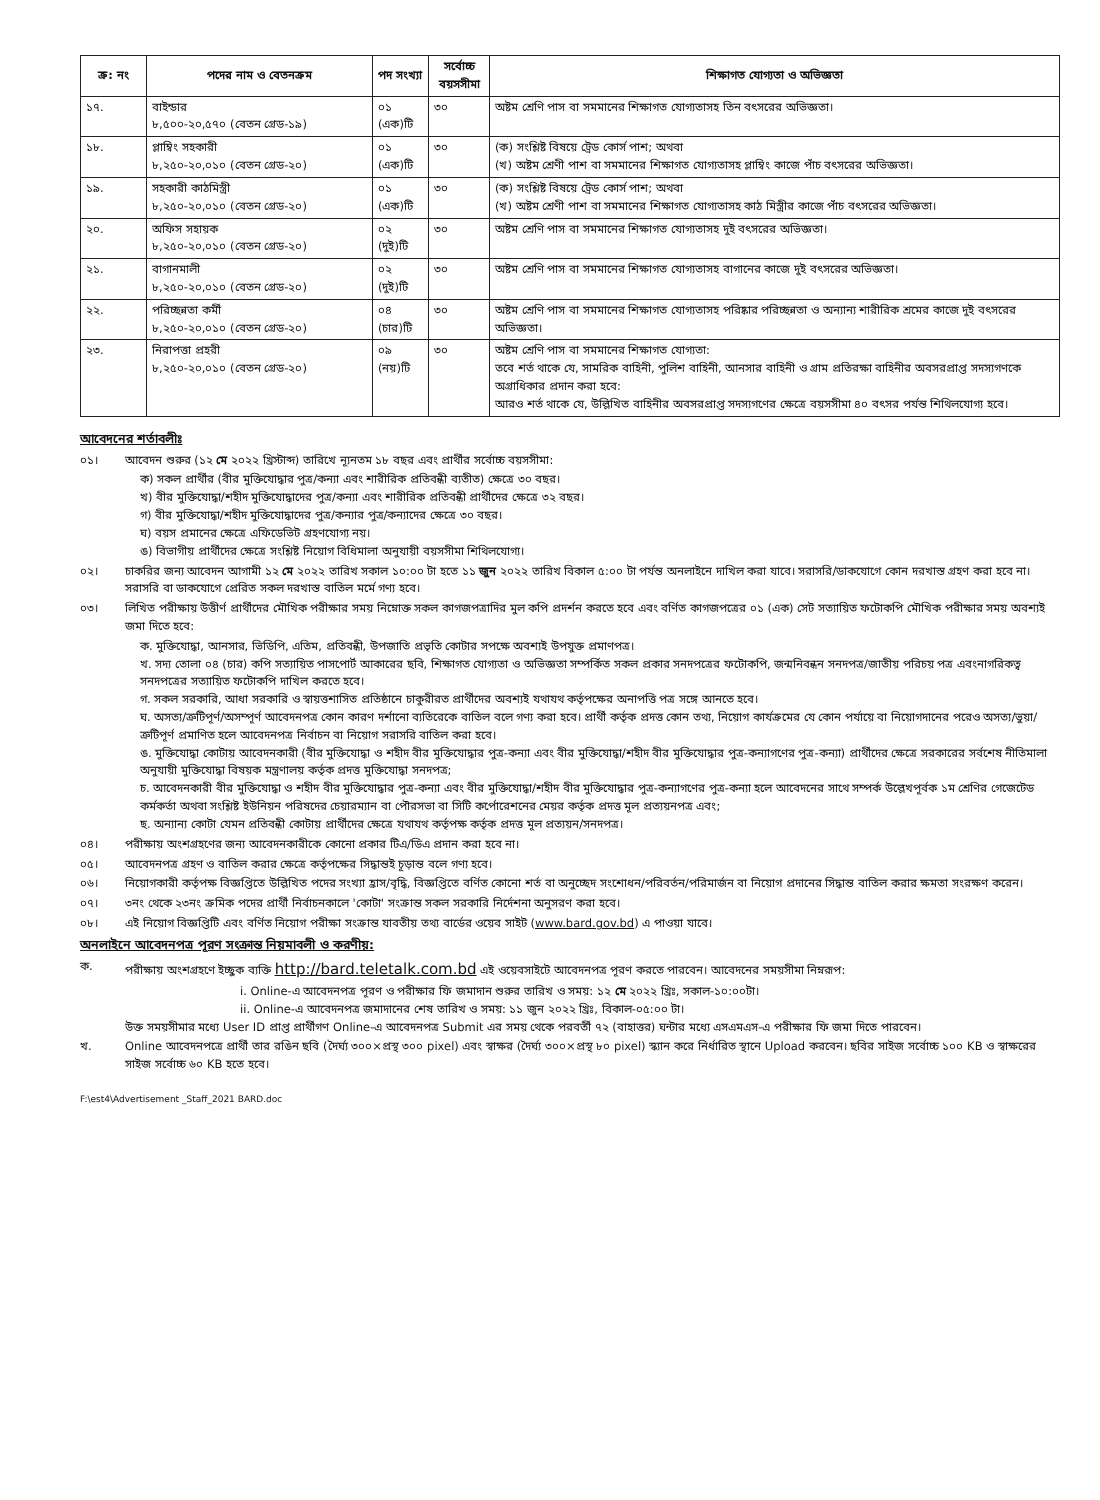| ক্র: নং | পদের নাম ও বেতনক্রম | পদ সংখ্যা | সর্বোচ্চ বয়সসীমা | শিক্ষাগত যোগ্যতা ও অভিজ্ঞতা |
| --- | --- | --- | --- | --- |
| ১৭. | বাইন্ডার ৮,৫০০-২০,৫৭০ (বেতন গ্রেড-১৯) | ০১ (এক)টি | ৩০ | অষ্টম শ্রেণি পাস বা সমমানের শিক্ষাগত যোগ্যতাসহ তিন বৎসরের অভিজ্ঞতা। |
| ১৮. | প্লাম্বিং সহকারী ৮,২৫০-২০,০১০ (বেতন গ্রেড-২০) | ০১ (এক)টি | ৩০ | (ক) সংশ্লিষ্ট বিষয়ে ট্রেড কোর্স পাশ; অথবা (খ) অষ্টম শ্রেণী পাশ বা সমমানের শিক্ষাগত যোগ্যতাসহ প্লাম্বিং কাজে পাঁচ বৎসরের অভিজ্ঞতা। |
| ১৯. | সহকারী কাঠমিস্ত্রী ৮,২৫০-২০,০১০ (বেতন গ্রেড-২০) | ০১ (এক)টি | ৩০ | (ক) সংশ্লিষ্ট বিষয়ে ট্রেড কোর্স পাশ; অথবা (খ) অষ্টম শ্রেণী পাশ বা সমমানের শিক্ষাগত যোগ্যতাসহ কাঠ মিস্ত্রীর কাজে পাঁচ বৎসরের অভিজ্ঞতা। |
| ২০. | অফিস সহায়ক ৮,২৫০-২০,০১০ (বেতন গ্রেড-২০) | ০২ (দুই)টি | ৩০ | অষ্টম শ্রেণি পাস বা সমমানের শিক্ষাগত যোগ্যতাসহ দুই বৎসরের অভিজ্ঞতা। |
| ২১. | বাগানমালী ৮,২৫০-২০,০১০ (বেতন গ্রেড-২০) | ০২ (দুই)টি | ৩০ | অষ্টম শ্রেণি পাস বা সমমানের শিক্ষাগত যোগ্যতাসহ বাগানের কাজে দুই বৎসরের অভিজ্ঞতা। |
| ২২. | পরিচ্ছন্নতা কর্মী ৮,২৫০-২০,০১০ (বেতন গ্রেড-২০) | ০৪ (চার)টি | ৩০ | অষ্টম শ্রেণি পাস বা সমমানের শিক্ষাগত যোগ্যতাসহ পরিষ্কার পরিচ্ছন্নতা ও অন্যান্য শারীরিক শ্রমের কাজে দুই বৎসরের অভিজ্ঞতা। |
| ২৩. | নিরাপত্তা প্রহরী ৮,২৫০-২০,০১০ (বেতন গ্রেড-২০) | ০৯ (নয়)টি | ৩০ | অষ্টম শ্রেণি পাস বা সমমানের শিক্ষাগত যোগ্যতা: তবে শর্ত থাকে যে, সামরিক বাহিনী, পুলিশ বাহিনী, আনসার বাহিনী ও গ্রাম প্রতিরক্ষা বাহিনীর অবসরপ্রাপ্ত সদস্যগণকে অগ্রাধিকার প্রদান করা হবে: আরও শর্ত থাকে যে, উল্লিখিত বাহিনীর অবসরপ্রাপ্ত সদস্যগণের ক্ষেত্রে বয়সসীমা ৪০ বৎসর পর্যন্ত শিথিলযোগ্য হবে। |
আবেদনের শর্তাবলীঃ
০১। আবেদন শুরুর (১২ মে ২০২২ খ্রিস্টাব্দ) তারিখে ন্যূনতম ১৮ বছর এবং প্রার্থীর সর্বোচ্চ বয়সসীমা:
ক) সকল প্রার্থীর (বীর মুক্তিযোদ্ধার পুত্র/কন্যা এবং শারীরিক প্রতিবন্ধী ব্যতীত) ক্ষেত্রে ৩০ বছর।
খ) বীর মুক্তিযোদ্ধা/শহীদ মুক্তিযোদ্ধাদের পুত্র/কন্যা এবং শারীরিক প্রতিবন্ধী প্রার্থীদের ক্ষেত্রে ৩২ বছর।
গ) বীর মুক্তিযোদ্ধা/শহীদ মুক্তিযোদ্ধাদের পুত্র/কন্যার পুত্র/কন্যাদের ক্ষেত্রে ৩০ বছর।
ঘ) বয়স প্রমানের ক্ষেত্রে এফিডেভিট গ্রহণযোগ্য নয়।
ঙ) বিভাগীয় প্রার্থীদের ক্ষেত্রে সংশ্লিষ্ট নিয়োগ বিধিমালা অনুযায়ী বয়সসীমা শিথিলযোগ্য।
০২। চাকরির জন্য আবেদন আগামী ১২ মে ২০২২ তারিখ সকাল ১০:০০ টা হতে ১১ জুন ২০২২ তারিখ বিকাল ৫:০০ টা পর্যন্ত অনলাইনে দাখিল করা যাবে। সরাসরি/ডাকযোগে কোন দরখাস্ত গ্রহণ করা হবে না। সরাসরি বা ডাকযোগে প্রেরিত সকল দরখাস্ত বাতিল মর্মে গণ্য হবে।
০৩। লিখিত পরীক্ষায় উত্তীর্ণ প্রার্থীদের মৌখিক পরীক্ষার সময় নিম্নোক্ত সকল কাগজপত্রাদির মুল কপি প্রদর্শন করতে হবে এবং বর্ণিত কাগজপত্রের ০১ (এক) সেট সত্যায়িত ফটোকপি মৌখিক পরীক্ষার সময় অবশ্যই জমা দিতে হবে:
ক. মুক্তিযোদ্ধা, আনসার, ভিডিপি, এতিম, প্রতিবন্ধী, উপজাতি প্রভৃতি কোটার সপক্ষে অবশ্যই উপযুক্ত প্রমাণপত্র।
খ. সদ্য তোলা ০৪ (চার) কপি সত্যায়িত পাসপোর্ট আকারের ছবি, শিক্ষাগত যোগ্যতা ও অভিজ্ঞতা সম্পর্কিত সকল প্রকার সনদপত্রের ফটোকপি, জন্মনিবন্ধন সনদপত্র/জাতীয় পরিচয় পত্র এবংনাগরিকত্ব সনদপত্রের সত্যায়িত ফটোকপি দাখিল করতে হবে।
গ. সকল সরকারি, আধা সরকারি ও স্বায়ত্তশাসিত প্রতিষ্ঠানে চাকুরীরত প্রার্থীদের অবশ্যই যথাযথ কর্তৃপক্ষের অনাপত্তি পত্র সঙ্গে আনতে হবে।
ঘ. অসত্য/ত্রুটিপূর্ণ/অসম্পূর্ণ আবেদনপত্র কোন কারণ দর্শানো ব্যতিরেকে বাতিল বলে গণ্য করা হবে। প্রার্থী কর্তৃক প্রদত্ত কোন তথ্য, নিয়োগ কার্যক্রমের যে কোন পর্যায়ে বা নিয়োগদানের পরেও অসত্য/ভুয়া/ত্রুটিপূর্ণ প্রমাণিত হলে আবেদনপত্র নির্বাচন বা নিয়োগ সরাসরি বাতিল করা হবে।
ঙ. মুক্তিযোদ্ধা কোটায় আবেদনকারী (বীর মুক্তিযোদ্ধা ও শহীদ বীর মুক্তিযোদ্ধার পুত্র-কন্যা এবং বীর মুক্তিযোদ্ধা/শহীদ বীর মুক্তিযোদ্ধার পুত্র-কন্যাগণের পুত্র-কন্যা) প্রার্থীদের ক্ষেত্রে সরকারের সর্বশেষ নীতিমালা অনুযায়ী মুক্তিযোদ্ধা বিষয়ক মন্ত্রণালয় কর্তৃক প্রদত্ত মুক্তিযোদ্ধা সনদপত্র;
চ. আবেদনকারী বীর মুক্তিযোদ্ধা ও শহীদ বীর মুক্তিযোদ্ধার পুত্র-কন্যা এবং বীর মুক্তিযোদ্ধা/শহীদ বীর মুক্তিযোদ্ধার পুত্র-কন্যাগণের পুত্র-কন্যা হলে আবেদনের সাথে সম্পর্ক উল্লেখপূর্বক ১ম শ্রেণির গেজেটেড কর্মকর্তা অথবা সংশ্লিষ্ট ইউনিয়ন পরিষদের চেয়ারম্যান বা পৌরসভা বা সিটি কর্পোরেশনের মেয়র কর্তৃক প্রদত্ত মূল প্রত্যয়নপত্র এবং;
ছ. অন্যান্য কোটা যেমন প্রতিবন্ধী কোটায় প্রার্থীদের ক্ষেত্রে যথাযথ কর্তৃপক্ষ কর্তৃক প্রদত্ত মূল প্রত্যয়ন/সনদপত্র।
০৪। পরীক্ষায় অংশগ্রহণের জন্য আবেদনকারীকে কোনো প্রকার টিএ/ডিএ প্রদান করা হবে না।
০৫। আবেদনপত্র গ্রহণ ও বাতিল করার ক্ষেত্রে কর্তৃপক্ষের সিদ্ধান্তই চূড়ান্ত বলে গণ্য হবে।
০৬। নিয়োগকারী কর্তৃপক্ষ বিজ্ঞপ্তিতে উল্লিখিত পদের সংখ্যা হ্রাস/বৃদ্ধি, বিজ্ঞপ্তিতে বর্ণিত কোনো শর্ত বা অনুচ্ছেদ সংশোধন/পরিবর্তন/পরিমার্জন বা নিয়োগ প্রদানের সিদ্ধান্ত বাতিল করার ক্ষমতা সংরক্ষণ করেন।
০৭। ৩নং থেকে ২৩নং ক্রমিক পদের প্রার্থী নির্বাচনকালে 'কোটা' সংক্রান্ত সকল সরকারি নির্দেশনা অনুসরণ করা হবে।
০৮। এই নিয়োগ বিজ্ঞপ্তিটি এবং বর্ণিত নিয়োগ পরীক্ষা সংক্রান্ত যাবতীয় তথ্য বার্ডের ওয়েব সাইট (www.bard.gov.bd) এ পাওয়া যাবে।
অনলাইনে আবেদনপত্র পূরণ সংক্রান্ত নিয়মাবলী ও করণীয়:
ক. পরীক্ষায় অংশগ্রহণে ইচ্ছুক ব্যক্তি http://bard.teletalk.com.bd এই ওয়েবসাইটে আবেদনপত্র পূরণ করতে পারবেন। আবেদনের সময়সীমা নিম্নরূপ:
i. Online-এ আবেদনপত্র পূরণ ও পরীক্ষার ফি জমাদান শুরুর তারিখ ও সময়: ১২ মে ২০২২ খ্রিঃ, সকাল-১০:০০টা।
ii. Online-এ আবেদনপত্র জমাদানের শেষ তারিখ ও সময়: ১১ জুন ২০২২ খ্রিঃ, বিকাল-০৫:০০ টা।
উক্ত সময়সীমার মধ্যে User ID প্রাপ্ত প্রার্থীগণ Online-এ আবেদনপত্র Submit এর সময় থেকে পরবর্তী ৭২ (বাহাত্তর) ঘন্টার মধ্যে এসএমএস-এ পরীক্ষার ফি জমা দিতে পারবেন।
খ. Online আবেদনপত্রে প্রার্থী তার রঙিন ছবি (দৈর্ঘ্য ৩০০×প্রস্থ ৩০০ pixel) এবং স্বাক্ষর (দৈর্ঘ্য ৩০০×প্রস্থ ৮০ pixel) স্ক্যান করে নির্ধারিত স্থানে Upload করবেন। ছবির সাইজ সর্বোচ্চ ১০০ KB ও স্বাক্ষরের সাইজ সর্বোচ্চ ৬০ KB হতে হবে।
F:\est4\Advertisement _Staff_2021 BARD.doc